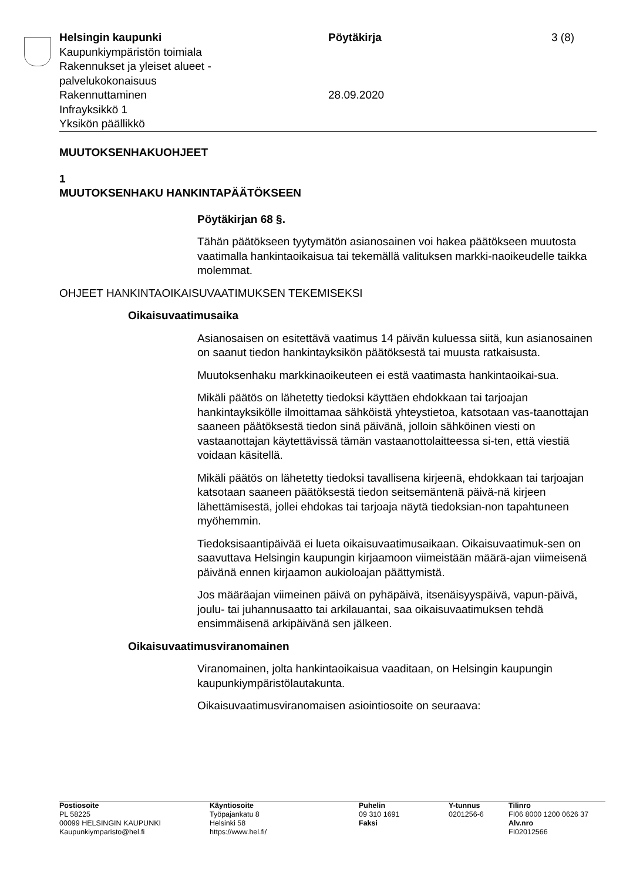Helsingin kaupunki
Kaupunkiympäristön toimiala
Rakennukset ja yleiset alueet -
palvelukokonaisuus
Rakennuttaminen
Infrayksikkö 1
Yksikön päällikkö
Pöytäkirja
28.09.2020
3 (8)
MUUTOKSENHAKUOHJEET
1
MUUTOKSENHAKU HANKINTAPÄÄTÖKSEEN
Pöytäkirjan 68 §.
Tähän päätökseen tyytymätön asianosainen voi hakea päätökseen muutosta vaatimalla hankintaoikaisua tai tekemällä valituksen markki-naoikeudelle taikka molemmat.
OHJEET HANKINTAOIKAISUVAATIMUKSEN TEKEMISEKSI
Oikaisuvaatimusaika
Asianosaisen on esitettävä vaatimus 14 päivän kuluessa siitä, kun asianosainen on saanut tiedon hankintayksikön päätöksestä tai muusta ratkaisusta.
Muutoksenhaku markkinaoikeuteen ei estä vaatimasta hankintaoikai-sua.
Mikäli päätös on lähetetty tiedoksi käyttäen ehdokkaan tai tarjoajan hankintayksikölle ilmoittamaa sähköistä yhteystietoa, katsotaan vas-taanottajan saaneen päätöksestä tiedon sinä päivänä, jolloin sähköinen viesti on vastaanottajan käytettävissä tämän vastaanottolaitteessa si-ten, että viestiä voidaan käsitellä.
Mikäli päätös on lähetetty tiedoksi tavallisena kirjeenä, ehdokkaan tai tarjoajan katsotaan saaneen päätöksestä tiedon seitsemäntenä päivä-nä kirjeen lähettämisestä, jollei ehdokas tai tarjoaja näytä tiedoksian-non tapahtuneen myöhemmin.
Tiedoksisaantipäivää ei lueta oikaisuvaatimusaikaan. Oikaisuvaatimuk-sen on saavuttava Helsingin kaupungin kirjaamoon viimeistään määrä-ajan viimeisenä päivänä ennen kirjaamon aukioloajan päättymistä.
Jos määräajan viimeinen päivä on pyhäpäivä, itsenäisyyspäivä, vapun-päivä, joulu- tai juhannusaatto tai arkilauantai, saa oikaisuvaatimuksen tehdä ensimmäisenä arkipäivänä sen jälkeen.
Oikaisuvaatimusviranomainen
Viranomainen, jolta hankintaoikaisua vaaditaan, on Helsingin kaupungin kaupunkiympäristölautakunta.
Oikaisuvaatimusviranomaisen asiointiosoite on seuraava:
Postiosoite
PL 58225
00099 HELSINGIN KAUPUNKI
Kaupunkiymparisto@hel.fi
Käyntiosoite
Työpajankatu 8
Helsinki 58
https://www.hel.fi/
Puhelin
09 310 1691
Faksi
Y-tunnus
0201256-6
Tilinro
FI06 8000 1200 0626 37
Alv.nro
FI02012566